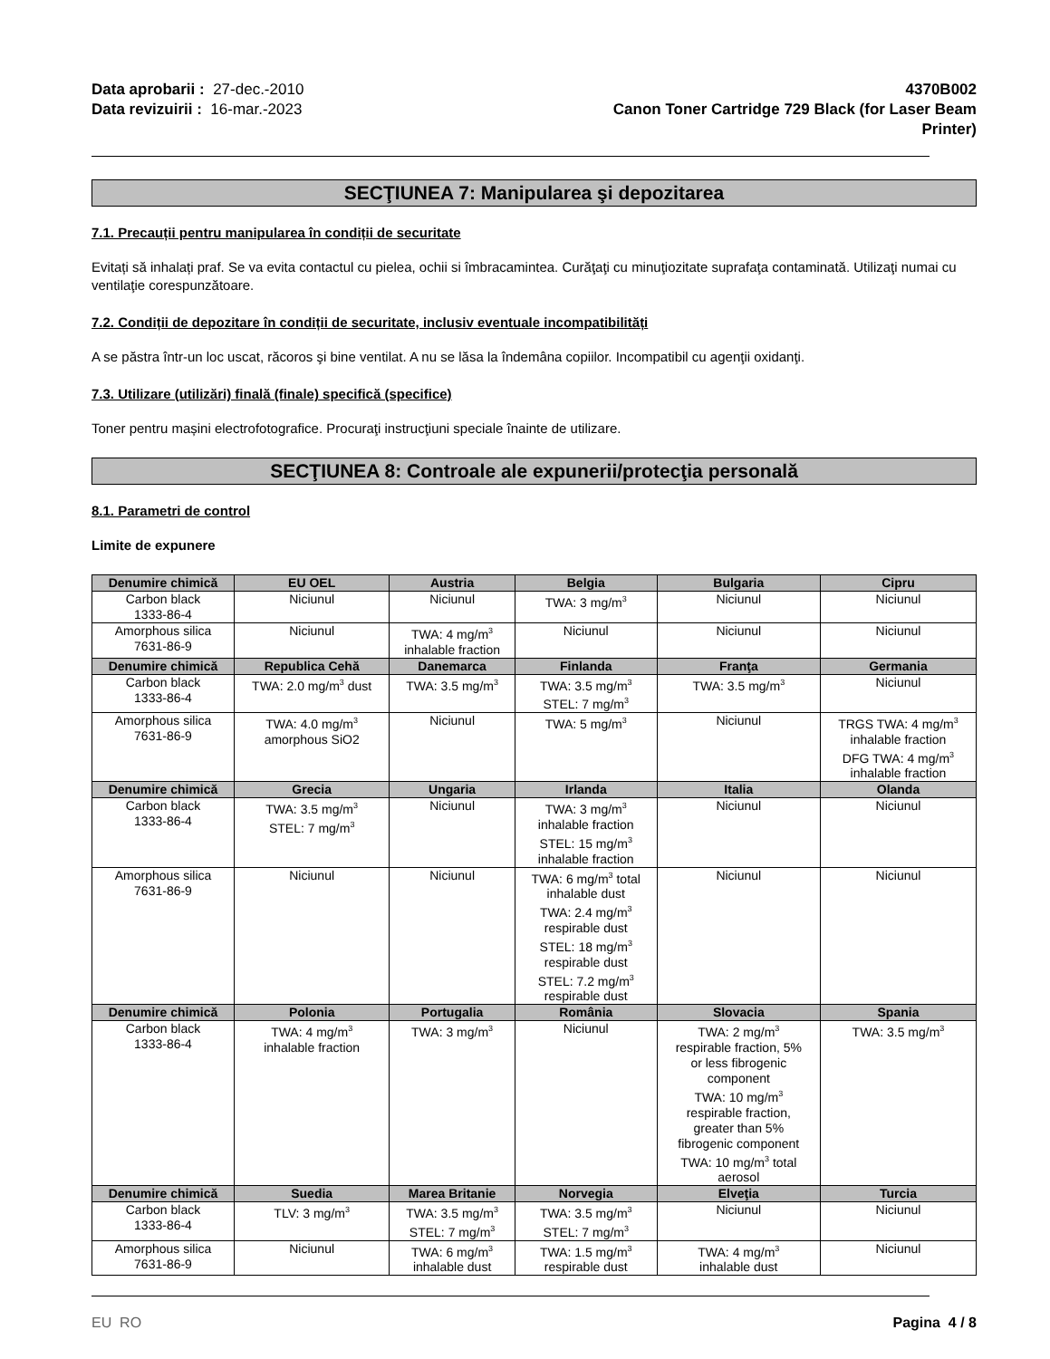Data aprobarii : 27-dec.-2010
Data revizuirii : 16-mar.-2023
4370B002
Canon Toner Cartridge 729 Black (for Laser Beam
Printer)
SECŢIUNEA 7: Manipularea şi depozitarea
7.1. Precauții pentru manipularea în condiții de securitate
Evitați să inhalați praf. Se va evita contactul cu pielea, ochii si îmbracamintea. Curăţaţi cu minuţiozitate suprafaţa contaminată. Utilizaţi numai cu ventilaţie corespunzătoare.
7.2. Condiții de depozitare în condiții de securitate, inclusiv eventuale incompatibilități
A se păstra într-un loc uscat, răcoros şi bine ventilat. A nu se lăsa la îndemâna copiilor. Incompatibil cu agenţii oxidanţi.
7.3. Utilizare (utilizări) finală (finale) specifică (specifice)
Toner pentru mașini electrofotografice. Procuraţi instrucţiuni speciale înainte de utilizare.
SECŢIUNEA 8: Controale ale expunerii/protecţia personală
8.1. Parametri de control
Limite de expunere
| Denumire chimică | EU OEL | Austria | Belgia | Bulgaria | Cipru |
| --- | --- | --- | --- | --- | --- |
| Carbon black 1333-86-4 | Niciunul | Niciunul | TWA: 3 mg/m<sup>3</sup> | Niciunul | Niciunul |
| Amorphous silica 7631-86-9 | Niciunul | TWA: 4 mg/m<sup>3</sup> inhalable fraction | Niciunul | Niciunul | Niciunul |
| Denumire chimică | Republica Cehă | Danemarca | Finlanda | Franţa | Germania |
| Carbon black 1333-86-4 | TWA: 2.0 mg/m<sup>3</sup> dust | TWA: 3.5 mg/m<sup>3</sup> | TWA: 3.5 mg/m<sup>3</sup> STEL: 7 mg/m<sup>3</sup> | TWA: 3.5 mg/m<sup>3</sup> | Niciunul |
| Amorphous silica 7631-86-9 | TWA: 4.0 mg/m<sup>3</sup> amorphous SiO2 | Niciunul | TWA: 5 mg/m<sup>3</sup> | Niciunul | TRGS TWA: 4 mg/m<sup>3</sup> inhalable fraction DFG TWA: 4 mg/m<sup>3</sup> inhalable fraction |
| Denumire chimică | Grecia | Ungaria | Irlanda | Italia | Olanda |
| Carbon black 1333-86-4 | TWA: 3.5 mg/m<sup>3</sup> STEL: 7 mg/m<sup>3</sup> | Niciunul | TWA: 3 mg/m<sup>3</sup> inhalable fraction STEL: 15 mg/m<sup>3</sup> inhalable fraction | Niciunul | Niciunul |
| Amorphous silica 7631-86-9 | Niciunul | Niciunul | TWA: 6 mg/m<sup>3</sup> total inhalable dust TWA: 2.4 mg/m<sup>3</sup> respirable dust STEL: 18 mg/m<sup>3</sup> respirable dust STEL: 7.2 mg/m<sup>3</sup> respirable dust | Niciunul | Niciunul |
| Denumire chimică | Polonia | Portugalia | România | Slovacia | Spania |
| Carbon black 1333-86-4 | TWA: 4 mg/m<sup>3</sup> inhalable fraction | TWA: 3 mg/m<sup>3</sup> | Niciunul | TWA: 2 mg/m<sup>3</sup> respirable fraction, 5% or less fibrogenic component TWA: 10 mg/m<sup>3</sup> respirable fraction, greater than 5% fibrogenic component TWA: 10 mg/m<sup>3</sup> total aerosol | TWA: 3.5 mg/m<sup>3</sup> |
| Denumire chimică | Suedia | Marea Britanie | Norvegia | Elveţia | Turcia |
| Carbon black 1333-86-4 | TLV: 3 mg/m<sup>3</sup> | TWA: 3.5 mg/m<sup>3</sup> STEL: 7 mg/m<sup>3</sup> | TWA: 3.5 mg/m<sup>3</sup> STEL: 7 mg/m<sup>3</sup> | Niciunul | Niciunul |
| Amorphous silica 7631-86-9 | Niciunul | TWA: 6 mg/m<sup>3</sup> inhalable dust | TWA: 1.5 mg/m<sup>3</sup> respirable dust | TWA: 4 mg/m<sup>3</sup> inhalable dust | Niciunul |
EU RO Pagina 4 / 8